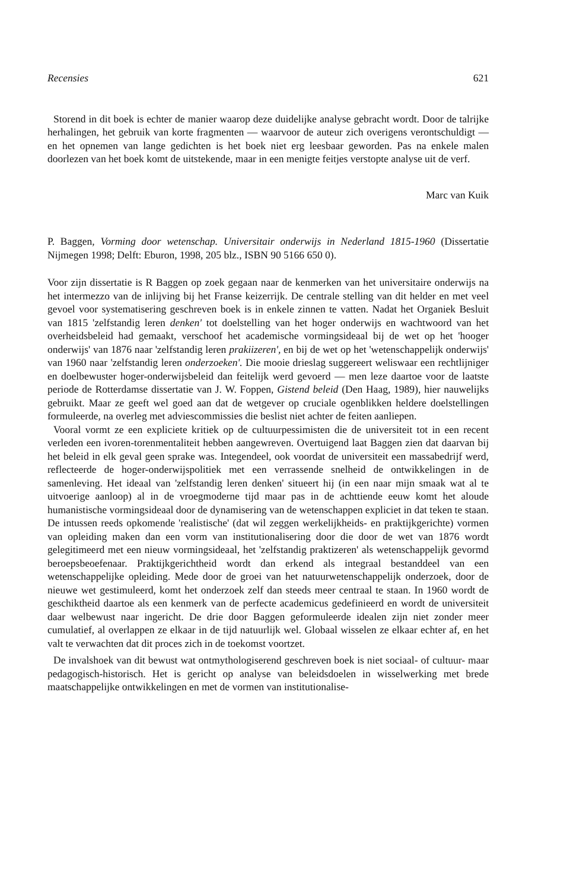Recensies 621
Storend in dit boek is echter de manier waarop deze duidelijke analyse gebracht wordt. Door de talrijke herhalingen, het gebruik van korte fragmenten — waarvoor de auteur zich overigens verontschuldigt — en het opnemen van lange gedichten is het boek niet erg leesbaar geworden. Pas na enkele malen doorlezen van het boek komt de uitstekende, maar in een menigte feitjes verstopte analyse uit de verf.
Marc van Kuik
P. Baggen, Vorming door wetenschap. Universitair onderwijs in Nederland 1815-1960 (Dissertatie Nijmegen 1998; Delft: Eburon, 1998, 205 blz., ISBN 90 5166 650 0).
Voor zijn dissertatie is R Baggen op zoek gegaan naar de kenmerken van het universitaire onderwijs na het intermezzo van de inlijving bij het Franse keizerrijk. De centrale stelling van dit helder en met veel gevoel voor systematisering geschreven boek is in enkele zinnen te vatten. Nadat het Organiek Besluit van 1815 'zelfstandig leren denken' tot doelstelling van het hoger onderwijs en wachtwoord van het overheidsbeleid had gemaakt, verschoof het academische vormingsideaal bij de wet op het 'hooger onderwijs' van 1876 naar 'zelfstandig leren prakiizeren', en bij de wet op het 'wetenschappelijk onderwijs' van 1960 naar 'zelfstandig leren onderzoeken'. Die mooie drieslag suggereert weliswaar een rechtlijniger en doelbewuster hoger-onderwijsbeleid dan feitelijk werd gevoerd — men leze daartoe voor de laatste periode de Rotterdamse dissertatie van J. W. Foppen, Gistend beleid (Den Haag, 1989), hier nauwelijks gebruikt. Maar ze geeft wel goed aan dat de wetgever op cruciale ogenblikken heldere doelstellingen formuleerde, na overleg met adviescommissies die beslist niet achter de feiten aanliepen.
Vooral vormt ze een expliciete kritiek op de cultuurpessimisten die de universiteit tot in een recent verleden een ivoren-torenmentaliteit hebben aangewreven. Overtuigend laat Baggen zien dat daarvan bij het beleid in elk geval geen sprake was. Integendeel, ook voordat de universiteit een massabedrijf werd, reflecteerde de hoger-onderwijspolitiek met een verrassende snelheid de ontwikkelingen in de samenleving. Het ideaal van 'zelfstandig leren denken' situeert hij (in een naar mijn smaak wat al te uitvoerige aanloop) al in de vroegmoderne tijd maar pas in de achttiende eeuw komt het aloude humanistische vormingsideaal door de dynamisering van de wetenschappen expliciet in dat teken te staan. De intussen reeds opkomende 'realistische' (dat wil zeggen werkelijkheids- en praktijkgerichte) vormen van opleiding maken dan een vorm van institutionalisering door die door de wet van 1876 wordt gelegitimeerd met een nieuw vormingsideaal, het 'zelfstandig praktizeren' als wetenschappelijk gevormd beroepsbeoefenaar. Praktijkgerichtheid wordt dan erkend als integraal bestanddeel van een wetenschappelijke opleiding. Mede door de groei van het natuurwetenschappelijk onderzoek, door de nieuwe wet gestimuleerd, komt het onderzoek zelf dan steeds meer centraal te staan. In 1960 wordt de geschiktheid daartoe als een kenmerk van de perfecte academicus gedefinieerd en wordt de universiteit daar welbewust naar ingericht. De drie door Baggen geformuleerde idealen zijn niet zonder meer cumulatief, al overlappen ze elkaar in de tijd natuurlijk wel. Globaal wisselen ze elkaar echter af, en het valt te verwachten dat dit proces zich in de toekomst voortzet.
De invalshoek van dit bewust wat ontmythologiserend geschreven boek is niet sociaal- of cultuur- maar pedagogisch-historisch. Het is gericht op analyse van beleidsdoelen in wisselwerking met brede maatschappelijke ontwikkelingen en met de vormen van institutionalise-